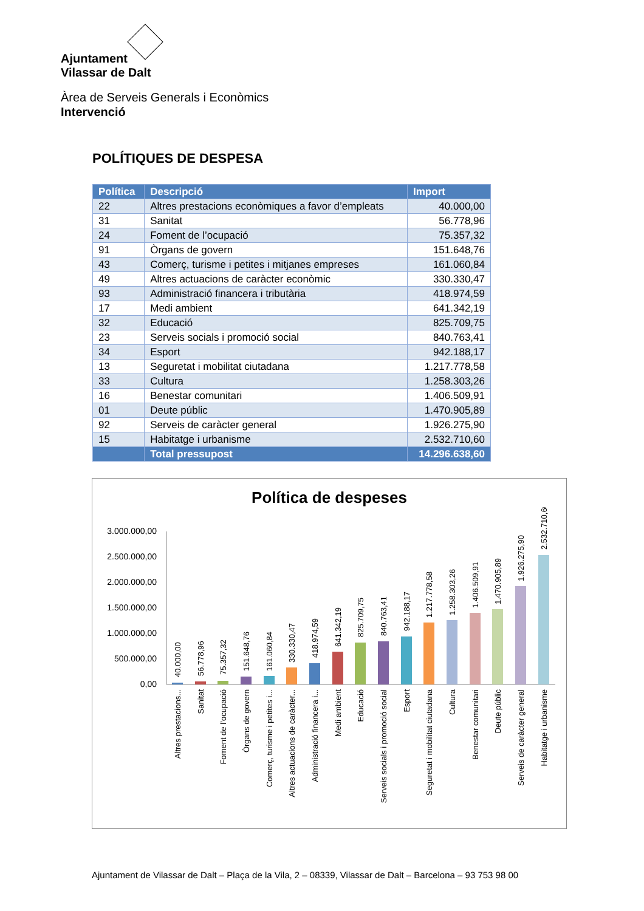Ajuntament
Vilassar de Dalt
Àrea de Serveis Generals i Econòmics
Intervenció
POLÍTIQUES DE DESPESA
| Política | Descripció | Import |
| --- | --- | --- |
| 22 | Altres prestacions econòmiques a favor d’empleats | 40.000,00 |
| 31 | Sanitat | 56.778,96 |
| 24 | Foment de l’ocupació | 75.357,32 |
| 91 | Òrgans de govern | 151.648,76 |
| 43 | Comerç, turisme i petites i mitjanes empreses | 161.060,84 |
| 49 | Altres actuacions de caràcter econòmic | 330.330,47 |
| 93 | Administració financera i tributària | 418.974,59 |
| 17 | Medi ambient | 641.342,19 |
| 32 | Educació | 825.709,75 |
| 23 | Serveis socials i promoció social | 840.763,41 |
| 34 | Esport | 942.188,17 |
| 13 | Seguretat i mobilitat ciutadana | 1.217.778,58 |
| 33 | Cultura | 1.258.303,26 |
| 16 | Benestar comunitari | 1.406.509,91 |
| 01 | Deute públic | 1.470.905,89 |
| 92 | Serveis de caràcter general | 1.926.275,90 |
| 15 | Habitatge i urbanisme | 2.532.710,60 |
| | Total pressupost | 14.296.638,60 |
Política de despeses
3.000.000,00
2.500.000,00
2.000.000,00
1.500.000,00
1.000.000,00
500.000,00
0,00
40.000,00
56.778,96
75.357,32
151.648,76
161.060,84
330.330,47
418.974,59
641.342,19
825.709,75
840.763,41
942.188,17
1.217.778,58
1.258.303,26
1.406.509,91
1.470.905,89
1.926.275,90
2.532.710,60
Altres prestacions...
Sanitat
Foment de l’ocupació
Òrgans de govern
Comerç, turisme i petites i...
Altres actuacions de caràcter...
Administració financera i...
Medi ambient
Educació
Serveis socials i promoció social
Esport
Seguretat i mobilitat ciutadana
Cultura
Benestar comunitari
Deute públic
Serveis de caràcter general
Habitatge i urbanisme
Ajuntament de Vilassar de Dalt – Plaça de la Vila, 2 – 08339, Vilassar de Dalt – Barcelona – 93 753 98 00